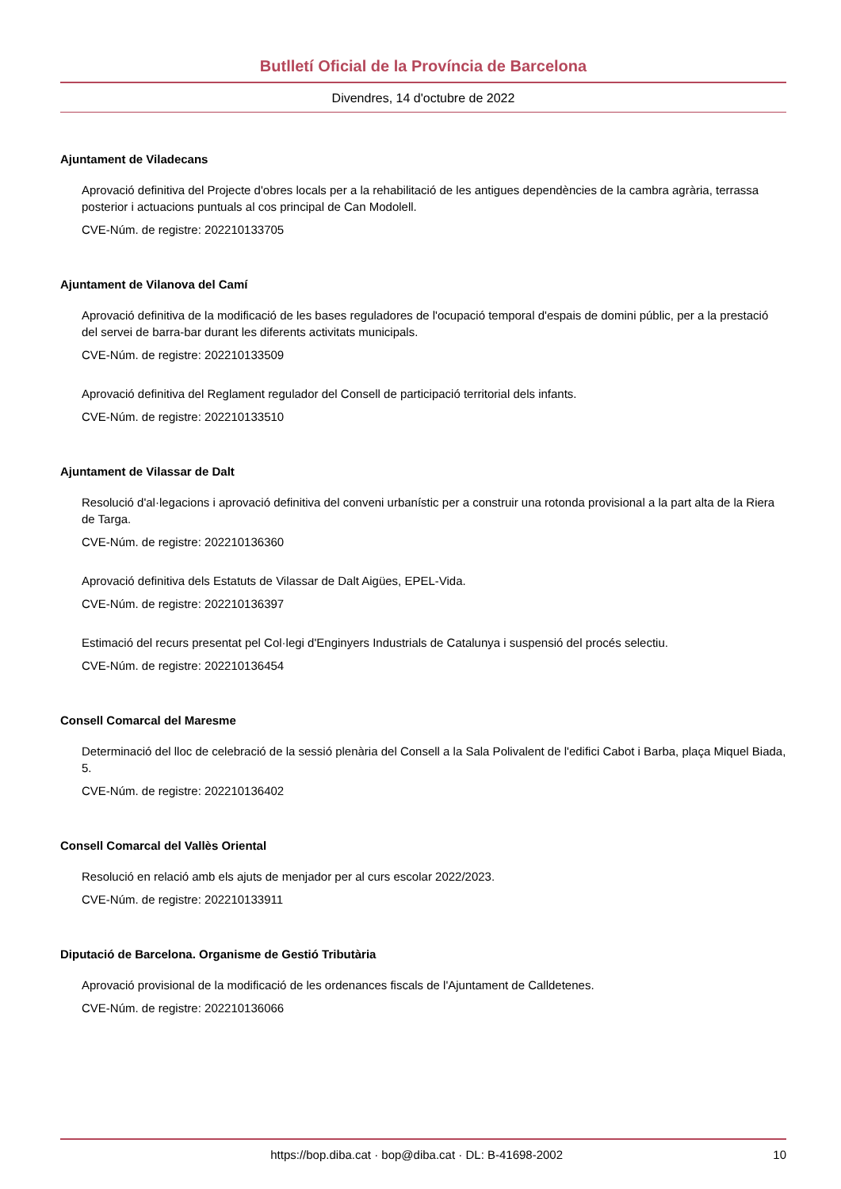Butlletí Oficial de la Província de Barcelona
Divendres, 14 d'octubre de 2022
Ajuntament de Viladecans
Aprovació definitiva del Projecte d'obres locals per a la rehabilitació de les antigues dependències de la cambra agrària, terrassa posterior i actuacions puntuals al cos principal de Can Modolell.
CVE-Núm. de registre: 202210133705
Ajuntament de Vilanova del Camí
Aprovació definitiva de la modificació de les bases reguladores de l'ocupació temporal d'espais de domini públic, per a la prestació del servei de barra-bar durant les diferents activitats municipals.
CVE-Núm. de registre: 202210133509
Aprovació definitiva del Reglament regulador del Consell de participació territorial dels infants.
CVE-Núm. de registre: 202210133510
Ajuntament de Vilassar de Dalt
Resolució d'al·legacions i aprovació definitiva del conveni urbanístic per a construir una rotonda provisional a la part alta de la Riera de Targa.
CVE-Núm. de registre: 202210136360
Aprovació definitiva dels Estatuts de Vilassar de Dalt Aigües, EPEL-Vida.
CVE-Núm. de registre: 202210136397
Estimació del recurs presentat pel Col·legi d'Enginyers Industrials de Catalunya i suspensió del procés selectiu.
CVE-Núm. de registre: 202210136454
Consell Comarcal del Maresme
Determinació del lloc de celebració de la sessió plenària del Consell a la Sala Polivalent de l'edifici Cabot i Barba, plaça Miquel Biada, 5.
CVE-Núm. de registre: 202210136402
Consell Comarcal del Vallès Oriental
Resolució en relació amb els ajuts de menjador per al curs escolar 2022/2023.
CVE-Núm. de registre: 202210133911
Diputació de Barcelona. Organisme de Gestió Tributària
Aprovació provisional de la modificació de les ordenances fiscals de l'Ajuntament de Calldetenes.
CVE-Núm. de registre: 202210136066
https://bop.diba.cat · bop@diba.cat · DL: B-41698-2002 10